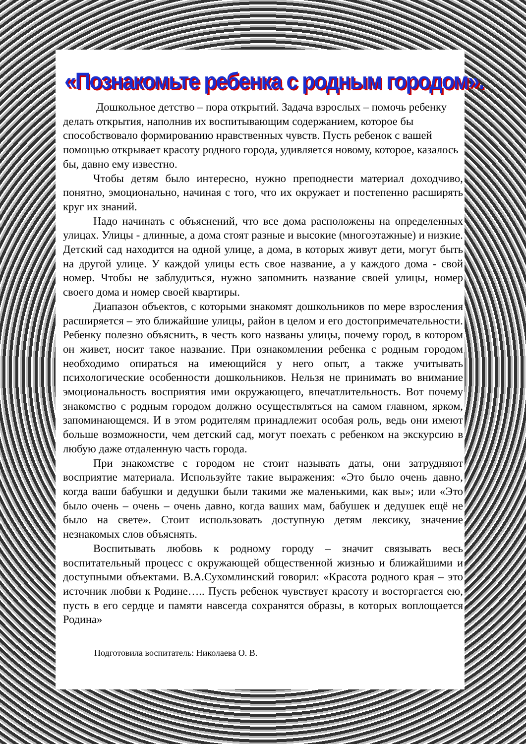«Познакомьте ребенка с родным городом».
Дошкольное детство – пора открытий. Задача взрослых – помочь ребенку делать открытия, наполнив их воспитывающим содержанием, которое бы способствовало формированию нравственных чувств. Пусть ребенок с вашей помощью открывает красоту родного города, удивляется новому, которое, казалось бы, давно ему известно.
Чтобы детям было интересно, нужно преподнести материал доходчиво, понятно, эмоционально, начиная с того, что их окружает и постепенно расширять круг их знаний.
Надо начинать с объяснений, что все дома расположены на определенных улицах. Улицы - длинные, а дома стоят разные и высокие (многоэтажные) и низкие. Детский сад находится на одной улице, а дома, в которых живут дети, могут быть на другой улице. У каждой улицы есть свое название, а у каждого дома - свой номер. Чтобы не заблудиться, нужно запомнить название своей улицы, номер своего дома и номер своей квартиры.
Диапазон объектов, с которыми знакомят дошкольников по мере взросления расширяется – это ближайшие улицы, район в целом и его достопримечательности. Ребенку полезно объяснить, в честь кого названы улицы, почему город, в котором он живет, носит такое название. При ознакомлении ребенка с родным городом необходимо опираться на имеющийся у него опыт, а также учитывать психологические особенности дошкольников. Нельзя не принимать во внимание эмоциональность восприятия ими окружающего, впечатлительность. Вот почему знакомство с родным городом должно осуществляться на самом главном, ярком, запоминающемся. И в этом родителям принадлежит особая роль, ведь они имеют больше возможности, чем детский сад, могут поехать с ребенком на экскурсию в любую даже отдаленную часть города.
При знакомстве с городом не стоит называть даты, они затрудняют восприятие материала. Используйте такие выражения: «Это было очень давно, когда ваши бабушки и дедушки были такими же маленькими, как вы»; или «Это было очень – очень – очень давно, когда ваших мам, бабушек и дедушек ещё не было на свете». Стоит использовать доступную детям лексику, значение незнакомых слов объяснять.
Воспитывать любовь к родному городу – значит связывать весь воспитательный процесс с окружающей общественной жизнью и ближайшими и доступными объектами. В.А.Сухомлинский говорил: «Красота родного края – это источник любви к Родине….. Пусть ребенок чувствует красоту и восторгается ею, пусть в его сердце и памяти навсегда сохранятся образы, в которых воплощается Родина»
Подготовила воспитатель: Николаева О. В.